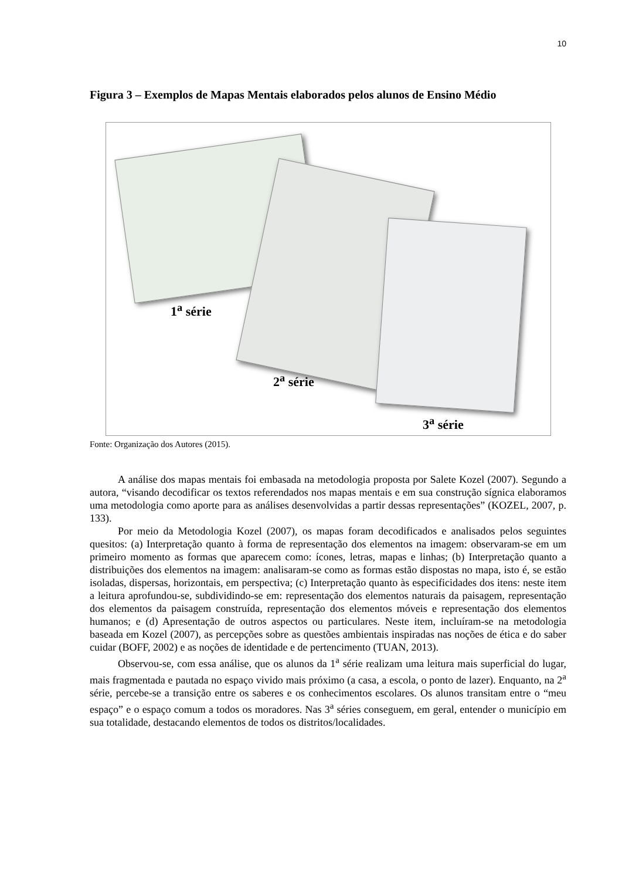10
Figura 3 – Exemplos de Mapas Mentais elaborados pelos alunos de Ensino Médio
1<sup>a</sup> série
2<sup>a</sup> série
3<sup>a</sup> série
Fonte: Organização dos Autores (2015).
A análise dos mapas mentais foi embasada na metodologia proposta por Salete Kozel (2007). Segundo a autora, “visando decodificar os textos referendados nos mapas mentais e em sua construção sígnica elaboramos uma metodologia como aporte para as análises desenvolvidas a partir dessas representações” (KOZEL, 2007, p. 133).
Por meio da Metodologia Kozel (2007), os mapas foram decodificados e analisados pelos seguintes quesitos: (a) Interpretação quanto à forma de representação dos elementos na imagem: observaram-se em um primeiro momento as formas que aparecem como: ícones, letras, mapas e linhas; (b) Interpretação quanto a distribuições dos elementos na imagem: analisaram-se como as formas estão dispostas no mapa, isto é, se estão isoladas, dispersas, horizontais, em perspectiva; (c) Interpretação quanto às especificidades dos itens: neste item a leitura aprofundou-se, subdividindo-se em: representação dos elementos naturais da paisagem, representação dos elementos da paisagem construída, representação dos elementos móveis e representação dos elementos humanos; e (d) Apresentação de outros aspectos ou particulares. Neste item, incluíram-se na metodologia baseada em Kozel (2007), as percepções sobre as questões ambientais inspiradas nas noções de ética e do saber cuidar (BOFF, 2002) e as noções de identidade e de pertencimento (TUAN, 2013).
Observou-se, com essa análise, que os alunos da 1<sup>a</sup> série realizam uma leitura mais superficial do lugar, mais fragmentada e pautada no espaço vivido mais próximo (a casa, a escola, o ponto de lazer). Enquanto, na 2<sup>a</sup> série, percebe-se a transição entre os saberes e os conhecimentos escolares. Os alunos transitam entre o “meu espaço” e o espaço comum a todos os moradores. Nas 3<sup>a</sup> séries conseguem, em geral, entender o município em sua totalidade, destacando elementos de todos os distritos/localidades.